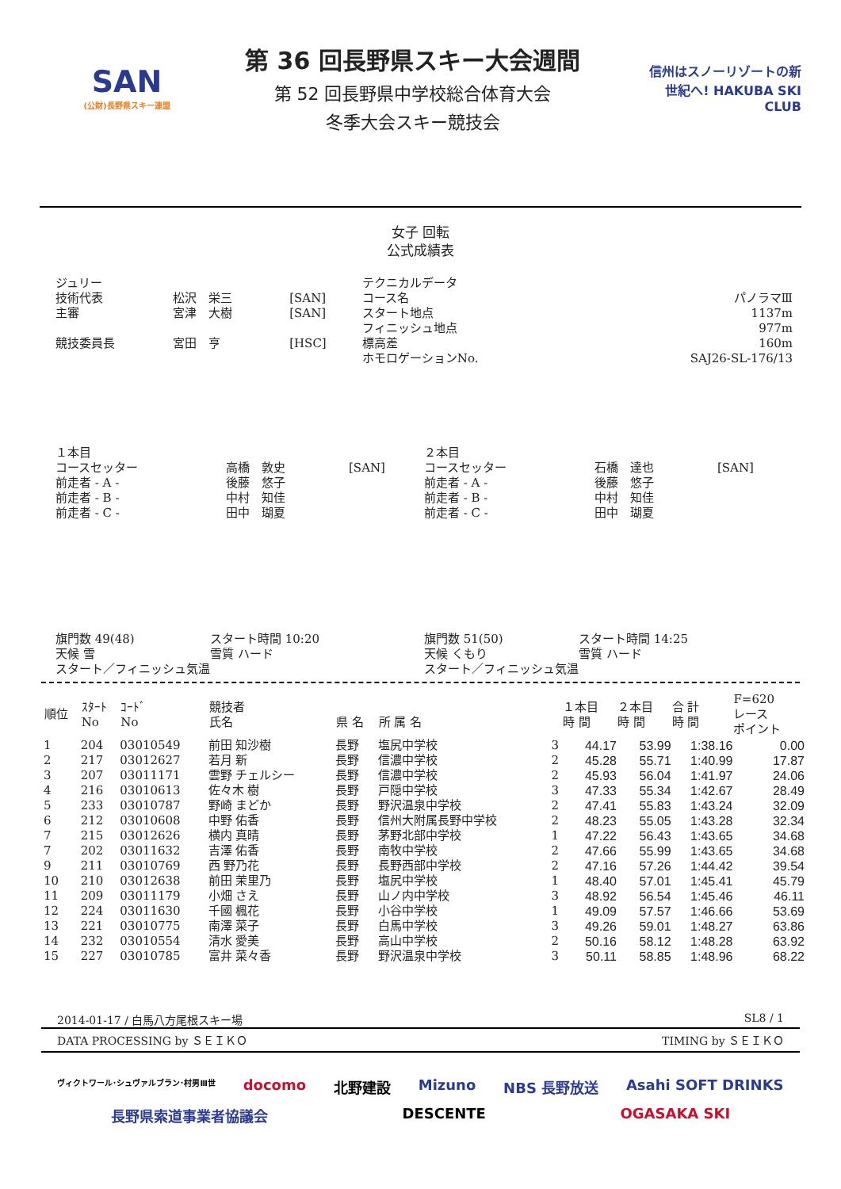SAN
(公財)長野県スキー連盟
第 36 回長野県スキー大会週間
第 52 回長野県中学校総合体育大会
冬季大会スキー競技会
信州はスノーリゾートの新世紀へ! HAKUBA SKI CLUB
女子 回転
公式成績表
| ジュリー | | | テクニカルデータ | |
| 技術代表 | 松沢 栄三 | [SAN] | コース名 | パノラマⅢ |
| 主審 | 宮津 大樹 | [SAN] | スタート地点 フィニッシュ地点 | 1137m 977m |
| 競技委員長 | 宮田 亨 | [HSC] | 標高差 ホモロゲーションNo. | 160m SAJ26-SL-176/13 |
| １本目 コースセッター 前走者 - A - 前走者 - B - 前走者 - C - | 高橋 敦史 後藤 悠子 中村 知佳 田中 瑚夏 | [SAN] | ２本目 コースセッター 前走者 - A - 前走者 - B - 前走者 - C - | 石橋 達也 後藤 悠子 中村 知佳 田中 瑚夏 | [SAN] |
| 旗門数 49(48) | スタート時間 10:20 | 旗門数 51(50) | スタート時間 14:25 |
| 天候 雪 | 雪質 ハード | 天候 くもり | 雪質 ハード |
| スタート／フィニッシュ気温 | | スタート／フィニッシュ気温 | |
| 順位 | ｽﾀｰﾄ No | ｺｰﾄﾞ No | 競技者 氏名 | 県 名 | 所 属 名 | | １本目 時 間 | ２本目 時 間 | 合 計 時 間 | F=620 レース ポイント |
| --- | --- | --- | --- | --- | --- | --- | --- | --- | --- | --- |
| 1 | 204 | 03010549 | 前田 知沙樹 | 長野 | 塩尻中学校 | 3 | 44.17 | 53.99 | 1:38.16 | 0.00 |
| 2 | 217 | 03012627 | 若月 新 | 長野 | 信濃中学校 | 2 | 45.28 | 55.71 | 1:40.99 | 17.87 |
| 3 | 207 | 03011171 | 雲野 チェルシー | 長野 | 信濃中学校 | 2 | 45.93 | 56.04 | 1:41.97 | 24.06 |
| 4 | 216 | 03010613 | 佐々木 樹 | 長野 | 戸隠中学校 | 3 | 47.33 | 55.34 | 1:42.67 | 28.49 |
| 5 | 233 | 03010787 | 野崎 まどか | 長野 | 野沢温泉中学校 | 2 | 47.41 | 55.83 | 1:43.24 | 32.09 |
| 6 | 212 | 03010608 | 中野 佑香 | 長野 | 信州大附属長野中学校 | 2 | 48.23 | 55.05 | 1:43.28 | 32.34 |
| 7 | 215 | 03012626 | 横内 真晴 | 長野 | 茅野北部中学校 | 1 | 47.22 | 56.43 | 1:43.65 | 34.68 |
| 7 | 202 | 03011632 | 吉澤 佑香 | 長野 | 南牧中学校 | 2 | 47.66 | 55.99 | 1:43.65 | 34.68 |
| 9 | 211 | 03010769 | 西 野乃花 | 長野 | 長野西部中学校 | 2 | 47.16 | 57.26 | 1:44.42 | 39.54 |
| 10 | 210 | 03012638 | 前田 茉里乃 | 長野 | 塩尻中学校 | 1 | 48.40 | 57.01 | 1:45.41 | 45.79 |
| 11 | 209 | 03011179 | 小畑 さえ | 長野 | 山ノ内中学校 | 3 | 48.92 | 56.54 | 1:45.46 | 46.11 |
| 12 | 224 | 03011630 | 千國 楓花 | 長野 | 小谷中学校 | 1 | 49.09 | 57.57 | 1:46.66 | 53.69 |
| 13 | 221 | 03010775 | 南澤 菜子 | 長野 | 白馬中学校 | 3 | 49.26 | 59.01 | 1:48.27 | 63.86 |
| 14 | 232 | 03010554 | 清水 愛美 | 長野 | 高山中学校 | 2 | 50.16 | 58.12 | 1:48.28 | 63.92 |
| 15 | 227 | 03010785 | 富井 菜々香 | 長野 | 野沢温泉中学校 | 3 | 50.11 | 58.85 | 1:48.96 | 68.22 |
2014-01-17 / 白馬八方尾根スキー場 SL8 / 1
DATA PROCESSING by ＳＥＩＫＯ TIMING by ＳＥＩＫＯ
ヴィクトワール･シュヴァルブラン･村男Ⅲ世 docomo 北野建設 Mizuno NBS 長野放送 Asahi SOFT DRINKS 長野県索道事業者協議会 DESCENTE OGASAKA SKI